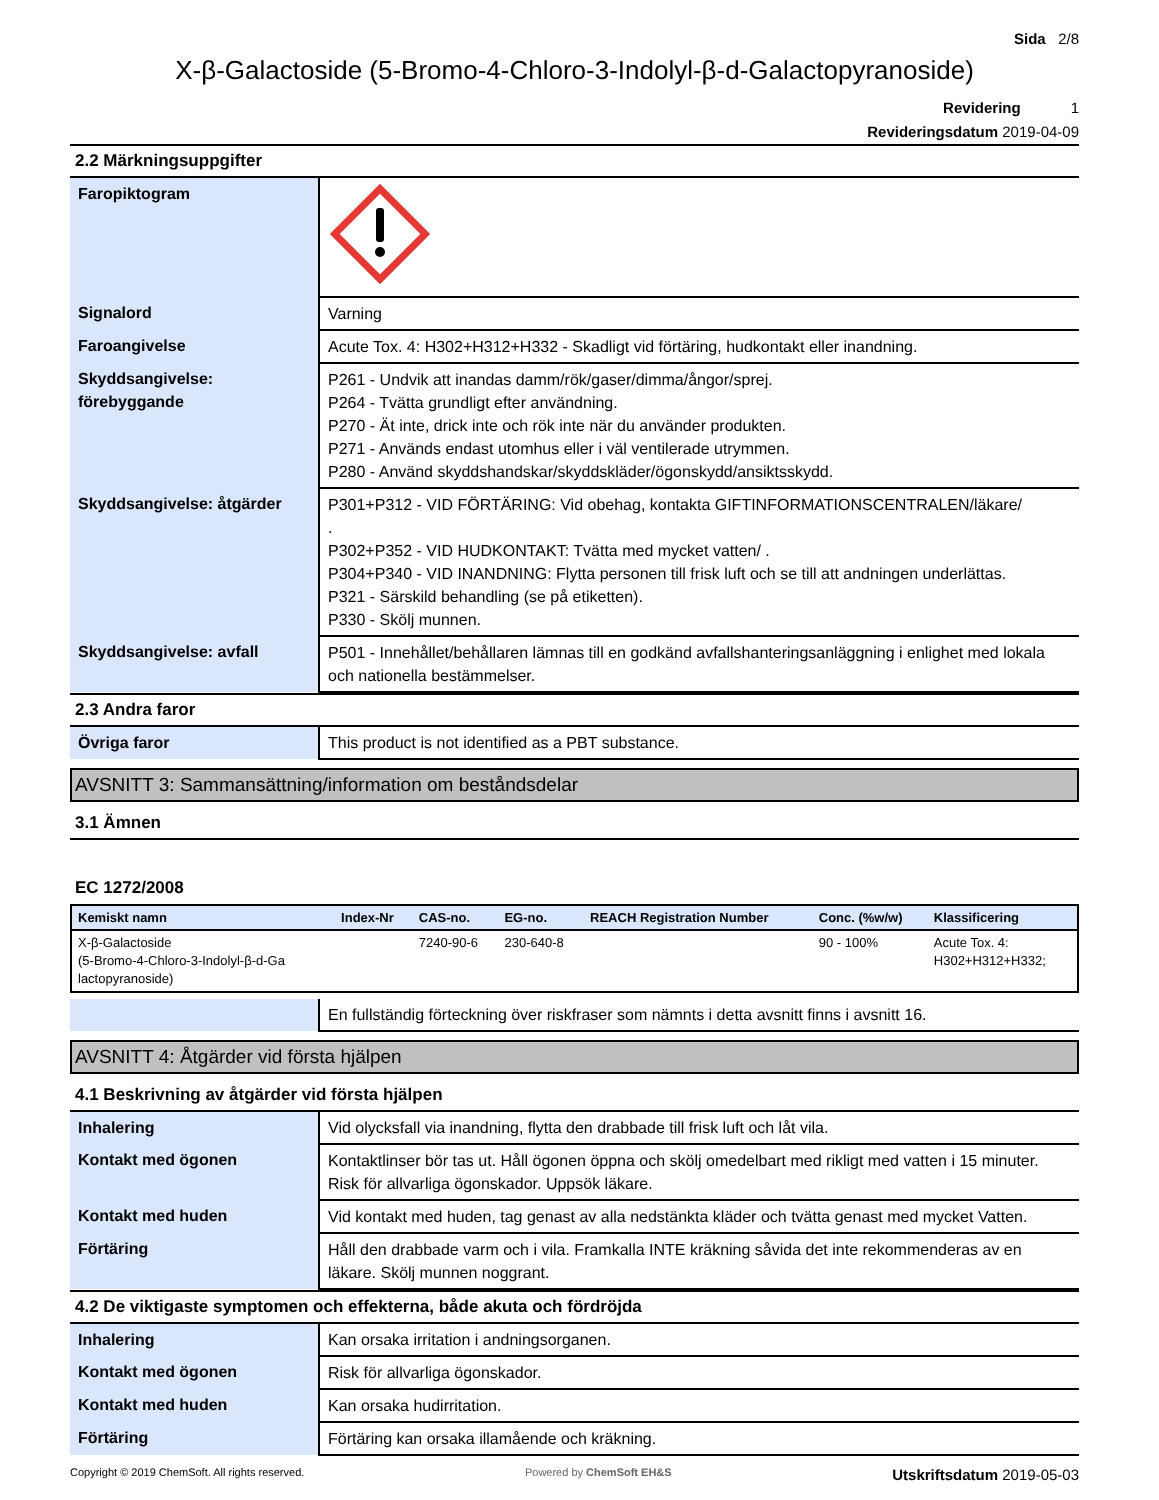Sida 2/8
X-β-Galactoside (5-Bromo-4-Chloro-3-Indolyl-β-d-Galactopyranoside)
Revidering 1
Revideringsdatum 2019-04-09
2.2 Märkningsuppgifter
| Faropiktogram | |
| Signalord | Varning |
| Faroangivelse | Acute Tox. 4: H302+H312+H332 - Skadligt vid förtäring, hudkontakt eller inandning. |
| Skyddsangivelse: förebyggande | P261 - Undvik att inandas damm/rök/gaser/dimma/ångor/sprej. P264 - Tvätta grundligt efter användning. P270 - Ät inte, drick inte och rök inte när du använder produkten. P271 - Används endast utomhus eller i väl ventilerade utrymmen. P280 - Använd skyddshandskar/skyddskläder/ögonskydd/ansiktsskydd. |
| Skyddsangivelse: åtgärder | P301+P312 - VID FÖRTÄRING: Vid obehag, kontakta GIFTINFORMATIONSCENTRALEN/läkare/ . P302+P352 - VID HUDKONTAKT: Tvätta med mycket vatten/ . P304+P340 - VID INANDNING: Flytta personen till frisk luft och se till att andningen underlättas. P321 - Särskild behandling (se på etiketten). P330 - Skölj munnen. |
| Skyddsangivelse: avfall | P501 - Innehållet/behållaren lämnas till en godkänd avfallshanteringsanläggning i enlighet med lokala och nationella bestämmelser. |
2.3 Andra faror
| Övriga faror | This product is not identified as a PBT substance. |
AVSNITT 3: Sammansättning/information om beståndsdelar
3.1 Ämnen
EC 1272/2008
| Kemiskt namn | Index-Nr | CAS-no. | EG-no. | REACH Registration Number | Conc. (%w/w) | Klassificering |
| --- | --- | --- | --- | --- | --- | --- |
| X-β-Galactoside (5-Bromo-4-Chloro-3-Indolyl-β-d-Ga lactopyranoside) | | 7240-90-6 | 230-640-8 | | 90 - 100% | Acute Tox. 4: H302+H312+H332; |
| | En fullständig förteckning över riskfraser som nämnts i detta avsnitt finns i avsnitt 16. |
AVSNITT 4: Åtgärder vid första hjälpen
4.1 Beskrivning av åtgärder vid första hjälpen
| Inhalering | Vid olycksfall via inandning, flytta den drabbade till frisk luft och låt vila. |
| Kontakt med ögonen | Kontaktlinser bör tas ut. Håll ögonen öppna och skölj omedelbart med rikligt med vatten i 15 minuter. Risk för allvarliga ögonskador. Uppsök läkare. |
| Kontakt med huden | Vid kontakt med huden, tag genast av alla nedstänkta kläder och tvätta genast med mycket Vatten. |
| Förtäring | Håll den drabbade varm och i vila. Framkalla INTE kräkning såvida det inte rekommenderas av en läkare. Skölj munnen noggrant. |
4.2 De viktigaste symptomen och effekterna, både akuta och fördröjda
| Inhalering | Kan orsaka irritation i andningsorganen. |
| Kontakt med ögonen | Risk för allvarliga ögonskador. |
| Kontakt med huden | Kan orsaka hudirritation. |
| Förtäring | Förtäring kan orsaka illamående och kräkning. |
Copyright © 2019 ChemSoft. All rights reserved. Powered by ChemSoft EH&S Utskriftsdatum 2019-05-03